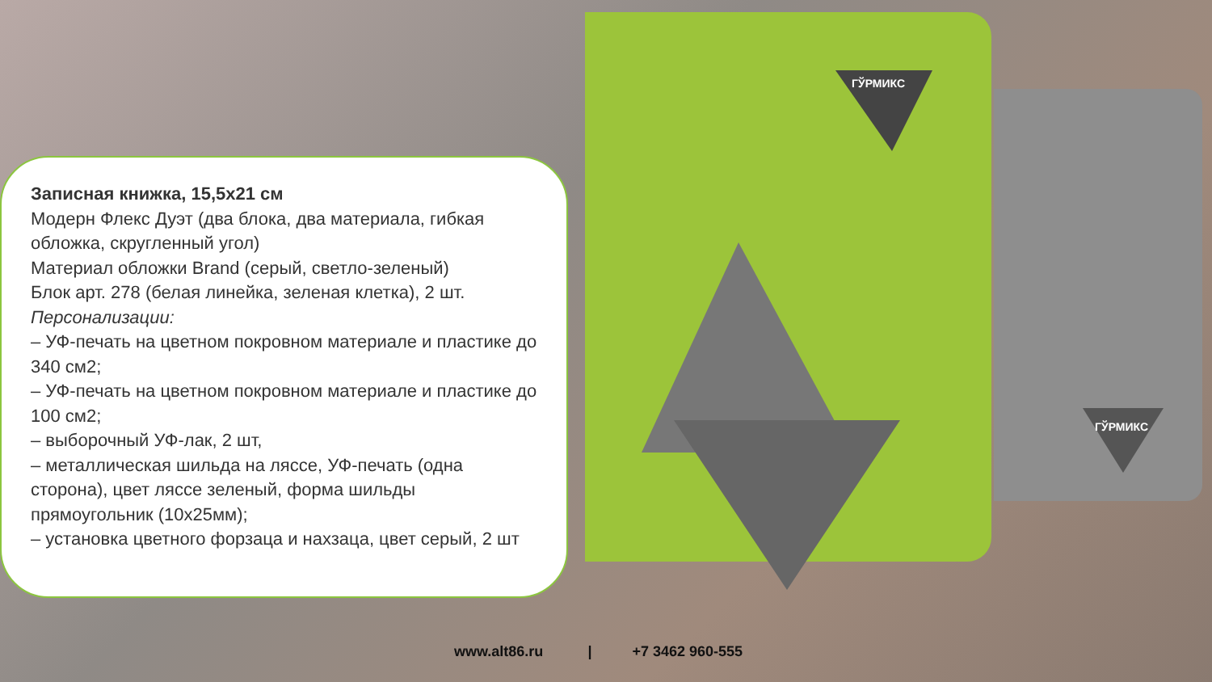ГЎРМИКС
ГЎРМИКС
Записная книжка, 15,5х21 см
Модерн Флекс Дуэт (два блока, два материала, гибкая обложка, скругленный угол)
Материал обложки Brand (серый, светло-зеленый)
Блок арт. 278 (белая линейка, зеленая клетка), 2 шт.
Персонализации:
– УФ-печать на цветном покровном материале и пластике до 340 см2;
– УФ-печать на цветном покровном материале и пластике до 100 см2;
– выборочный УФ-лак, 2 шт,
– металлическая шильда на ляссе, УФ-печать (одна сторона), цвет ляссе зеленый, форма шильды прямоугольник (10х25мм);
– установка цветного форзаца и нахзаца, цвет серый, 2 шт
www.alt86.ru | +7 3462 960-555